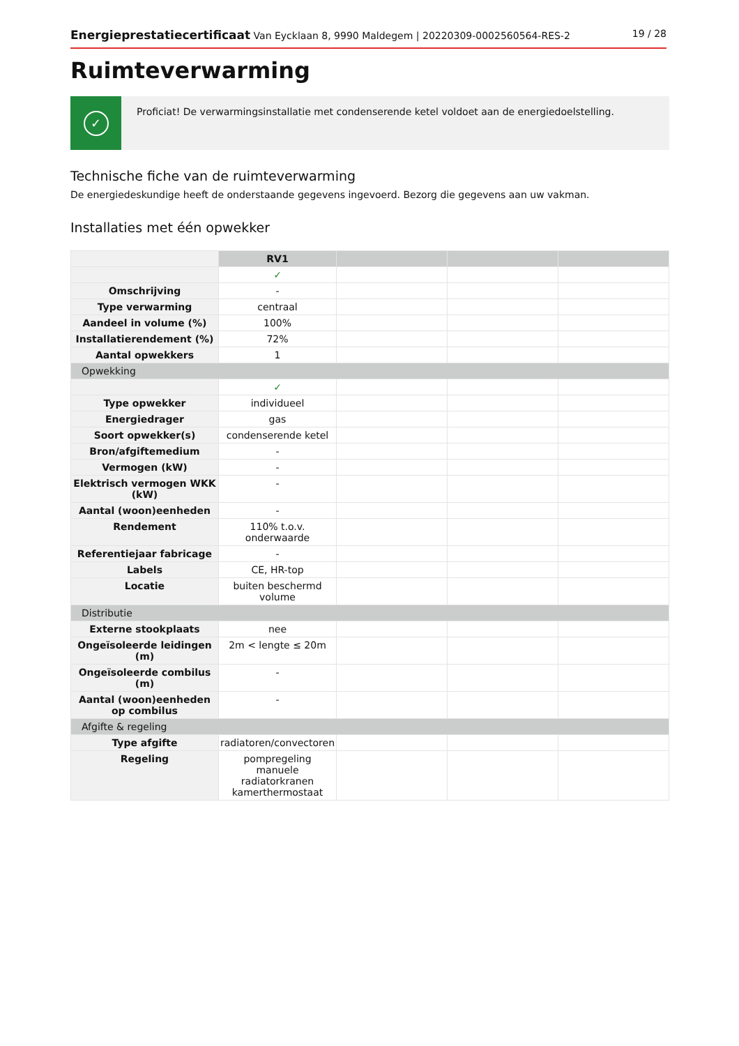Energieprestatiecertificaat Van Eycklaan 8, 9990 Maldegem | 20220309-0002560564-RES-2
19 / 28
Ruimteverwarming
✓
Proficiat! De verwarmingsinstallatie met condenserende ketel voldoet aan de energiedoelstelling.
Technische fiche van de ruimteverwarming
De energiedeskundige heeft de onderstaande gegevens ingevoerd. Bezorg die gegevens aan uw vakman.
Installaties met één opwekker
| | RV1 | | | |
| | ✓ | | | |
| Omschrijving | - | | | |
| Type verwarming | centraal | | | |
| Aandeel in volume (%) | 100% | | | |
| Installatierendement (%) | 72% | | | |
| Aantal opwekkers | 1 | | | |
| Opwekking | | | | |
| | ✓ | | | |
| Type opwekker | individueel | | | |
| Energiedrager | gas | | | |
| Soort opwekker(s) | condenserende ketel | | | |
| Bron/afgiftemedium | - | | | |
| Vermogen (kW) | - | | | |
| Elektrisch vermogen WKK (kW) | - | | | |
| Aantal (woon)eenheden | - | | | |
| Rendement | 110% t.o.v. onderwaarde | | | |
| Referentiejaar fabricage | - | | | |
| Labels | CE, HR-top | | | |
| Locatie | buiten beschermd volume | | | |
| Distributie | | | | |
| Externe stookplaats | nee | | | |
| Ongeïsoleerde leidingen (m) | 2m < lengte ≤ 20m | | | |
| Ongeïsoleerde combilus (m) | - | | | |
| Aantal (woon)eenheden op combilus | - | | | |
| Afgifte & regeling | | | | |
| Type afgifte | radiatoren/convectoren | | | |
| Regeling | pompregeling manuele radiatorkranen kamerthermostaat | | | |